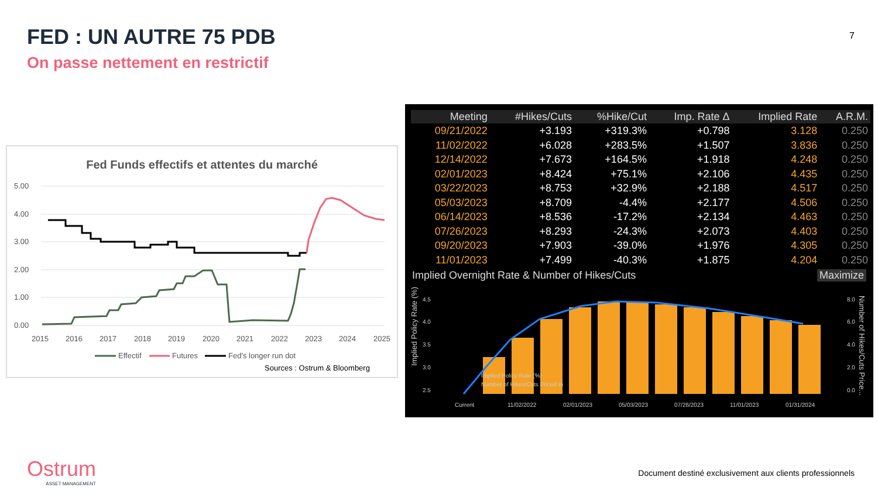FED : UN AUTRE 75 PDB
On passe nettement en restrictif
7
Fed Funds effectifs et attentes du marché
5.00
4.00
3.00
2.00
1.00
0.00
2015
2016
2017
2018
2019
2020
2021
2022
2023
2024
2025
Effectif
Futures
Fed's longer run dot
Sources : Ostrum & Bloomberg
| Meeting | #Hikes/Cuts | %Hike/Cut | Imp. Rate Δ | Implied Rate | A.R.M. |
| --- | --- | --- | --- | --- | --- |
| 09/21/2022 | +3.193 | +319.3% | +0.798 | 3.128 | 0.250 |
| 11/02/2022 | +6.028 | +283.5% | +1.507 | 3.836 | 0.250 |
| 12/14/2022 | +7.673 | +164.5% | +1.918 | 4.248 | 0.250 |
| 02/01/2023 | +8.424 | +75.1% | +2.106 | 4.435 | 0.250 |
| 03/22/2023 | +8.753 | +32.9% | +2.188 | 4.517 | 0.250 |
| 05/03/2023 | +8.709 | -4.4% | +2.177 | 4.506 | 0.250 |
| 06/14/2023 | +8.536 | -17.2% | +2.134 | 4.463 | 0.250 |
| 07/26/2023 | +8.293 | -24.3% | +2.073 | 4.403 | 0.250 |
| 09/20/2023 | +7.903 | -39.0% | +1.976 | 4.305 | 0.250 |
| 11/01/2023 | +7.499 | -40.3% | +1.875 | 4.204 | 0.250 |
Implied Overnight Rate & Number of Hikes/Cuts Maximize
Implied Policy Rate (%)
4.5
4.0
3.5
3.0
2.5
8.0
6.0
4.0
2.0
0.0
Number of Hikes/Cuts Price...
Current
11/02/2022
02/01/2023
05/03/2023
07/26/2023
11/01/2023
01/31/2024
Implied Policy Rate (%)
Number of Hikes/Cuts Priced In
Ostrum
ASSET MANAGEMENT
Document destiné exclusivement aux clients professionnels